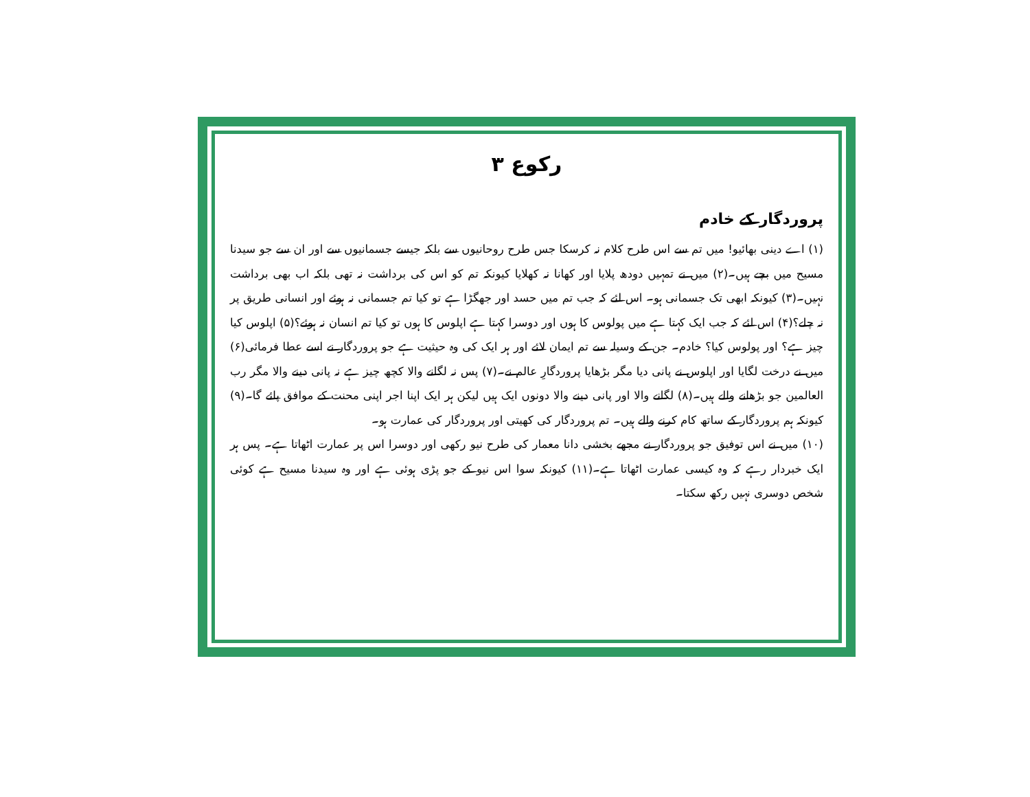رکوع ۳
پروردگار کے خادم
(۱) اے دینی بھائیو! میں تم سے اس طرح کلام نہ کرسکا جس طرح روحانیوں سے بلکہ جیسے جسمانیوں سے اور ان سے جو سیدنا مسیح میں بچے ہیں۔(۲) میں نے تمہیں دودھ پلایا اور کھانا نہ کھلایا کیونکہ تم کو اس کی برداشت نہ تھی بلکہ اب بھی برداشت نہیں۔(۳) کیونکہ ابھی تک جسمانی ہو۔ اس لئے کہ جب تم میں حسد اور جھگڑا ہے تو کیا تم جسمانی نہ ہوئے اور انسانی طریق پر نہ چلے؟(۴) اس لئے کہ جب ایک کہتا ہے میں پولوس کا ہوں اور دوسرا کہتا ہے اپلوس کا ہوں تو کیا تم انسان نہ ہوئے؟(۵) اپلوس کیا چیز ہے؟ اور پولوس کیا؟ خادم۔ جن کے وسیلہ سے تم ایمان لائے اور ہر ایک کی وہ حیثیت ہے جو پروردگار نے اسے عطا فرمائی(۶) میں نے درخت لگایا اور اپلوس نے پانی دیا مگر بڑھایا پروردگارِ عالم نے۔(۷) پس نہ لگانے والا کچھ چیز ہے نہ پانی دینے والا مگر رب العالمین جو بڑھانے والے ہیں۔(۸) لگانے والا اور پانی دینے والا دونوں ایک ہیں لیکن ہر ایک اپنا اجر اپنی محنت کے موافق پائے گا۔(۹) کیونکہ ہم پروردگار کے ساتھ کام کرنے والے ہیں۔ تم پروردگار کی کھیتی اور پروردگار کی عمارت ہو۔
(۱۰) میں نے اس توفیق جو پروردگار نے مجھے بخشی دانا معمار کی طرح نیو رکھی اور دوسرا اس پر عمارت اٹھاتا ہے۔ پس ہر ایک خبردار رہے کہ وہ کیسی عمارت اٹھاتا ہے۔(۱۱) کیونکہ سوا اس نیو کے جو پڑی ہوئی ہے اور وہ سیدنا مسیح ہے کوئی شخص دوسری نہیں رکھ سکتا۔